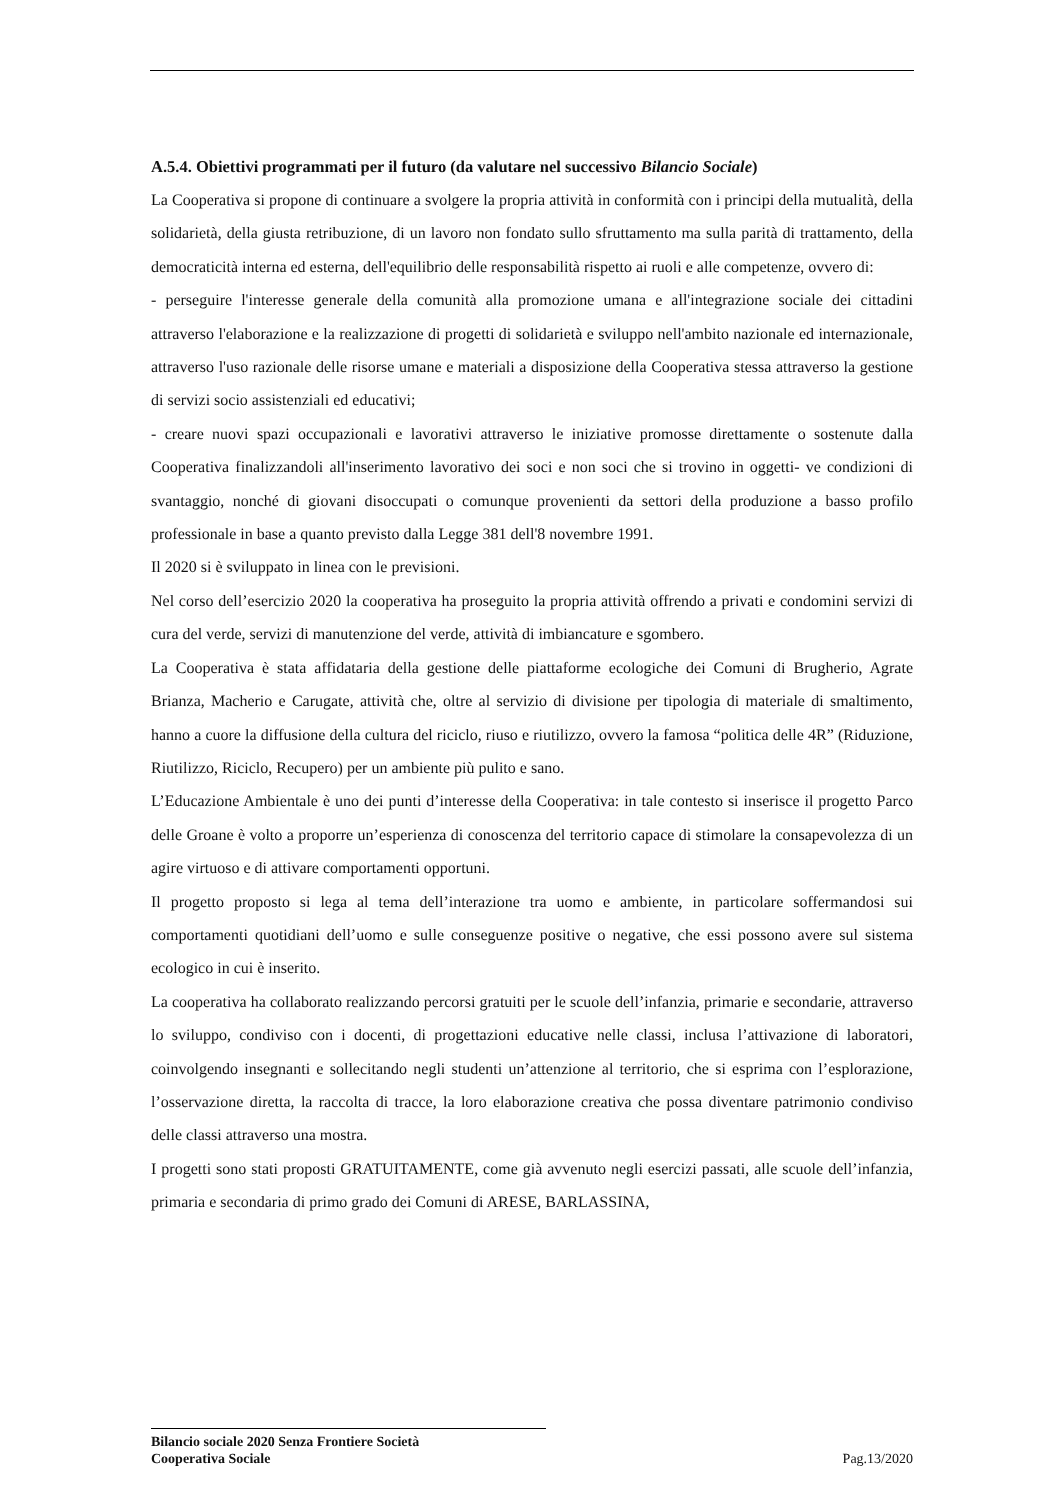A.5.4. Obiettivi programmati per il futuro (da valutare nel successivo Bilancio Sociale)
La Cooperativa si propone di continuare a svolgere la propria attività in conformità con i principi della mutualità, della solidarietà, della giusta retribuzione, di un lavoro non fondato sullo sfruttamento ma sulla parità di trattamento, della democraticità interna ed esterna, dell'equilibrio delle responsabilità rispetto ai ruoli e alle competenze, ovvero di:
- perseguire l'interesse generale della comunità alla promozione umana e all'integrazione sociale dei cittadini attraverso l'elaborazione e la realizzazione di progetti di solidarietà e sviluppo nell'ambito nazionale ed internazionale, attraverso l'uso razionale delle risorse umane e materiali a disposizione della Cooperativa stessa attraverso la gestione di servizi socio assistenziali ed educativi;
- creare nuovi spazi occupazionali e lavorativi attraverso le iniziative promosse direttamente o sostenute dalla Cooperativa finalizzandoli all'inserimento lavorativo dei soci e non soci che si trovino in oggetti- ve condizioni di svantaggio, nonché di giovani disoccupati o comunque provenienti da settori della produzione a basso profilo professionale in base a quanto previsto dalla Legge 381 dell'8 novembre 1991.
Il 2020 si è sviluppato in linea con le previsioni.
Nel corso dell’esercizio 2020 la cooperativa ha proseguito la propria attività offrendo a privati e condomini servizi di cura del verde, servizi di manutenzione del verde, attività di imbiancature e sgombero.
La Cooperativa è stata affidataria della gestione delle piattaforme ecologiche dei Comuni di Brugherio, Agrate Brianza, Macherio e Carugate, attività che, oltre al servizio di divisione per tipologia di materiale di smaltimento, hanno a cuore la diffusione della cultura del riciclo, riuso e riutilizzo, ovvero la famosa “politica delle 4R” (Riduzione, Riutilizzo, Riciclo, Recupero) per un ambiente più pulito e sano.
L’Educazione Ambientale è uno dei punti d’interesse della Cooperativa: in tale contesto si inserisce il progetto Parco delle Groane è volto a proporre un’esperienza di conoscenza del territorio capace di stimolare la consapevolezza di un agire virtuoso e di attivare comportamenti opportuni.
Il progetto proposto si lega al tema dell’interazione tra uomo e ambiente, in particolare soffermandosi sui comportamenti quotidiani dell’uomo e sulle conseguenze positive o negative, che essi possono avere sul sistema ecologico in cui è inserito.
La cooperativa ha collaborato realizzando percorsi gratuiti per le scuole dell’infanzia, primarie e secondarie, attraverso lo sviluppo, condiviso con i docenti, di progettazioni educative nelle classi, inclusa l’attivazione di laboratori, coinvolgendo insegnanti e sollecitando negli studenti un’attenzione al territorio, che si esprima con l’esplorazione, l’osservazione diretta, la raccolta di tracce, la loro elaborazione creativa che possa diventare patrimonio condiviso delle classi attraverso una mostra.
I progetti sono stati proposti GRATUITAMENTE, come già avvenuto negli esercizi passati, alle scuole dell’infanzia, primaria e secondaria di primo grado dei Comuni di ARESE, BARLASSINA,
Bilancio sociale 2020 Senza Frontiere Società
Cooperativa Sociale
Pag.13/2020